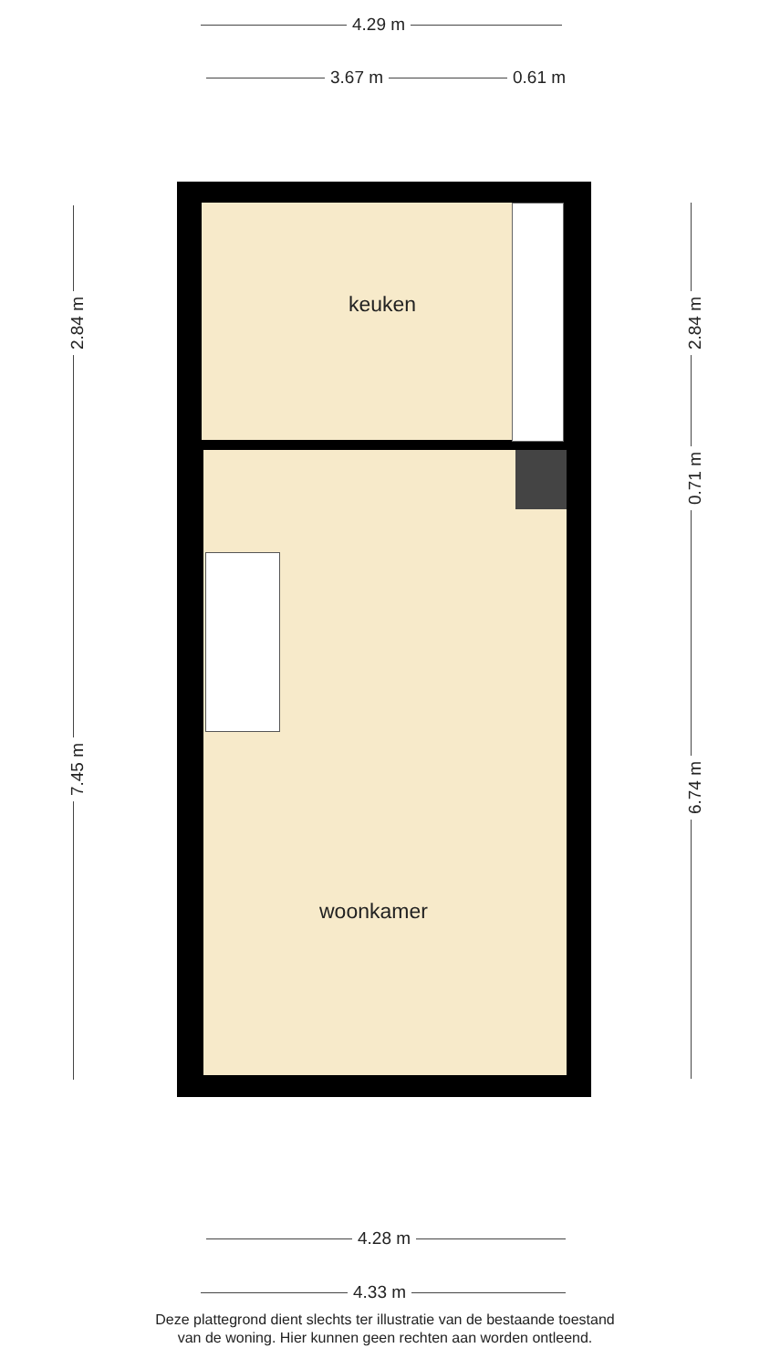4.29 m
3.67 m 0.61 m
4.28 m
4.33 m
2.84 m
7.45 m
2.84 m
0.71 m
6.74 m
keuken
woonkamer
Deze plattegrond dient slechts ter illustratie van de bestaande toestand
van de woning. Hier kunnen geen rechten aan worden ontleend.